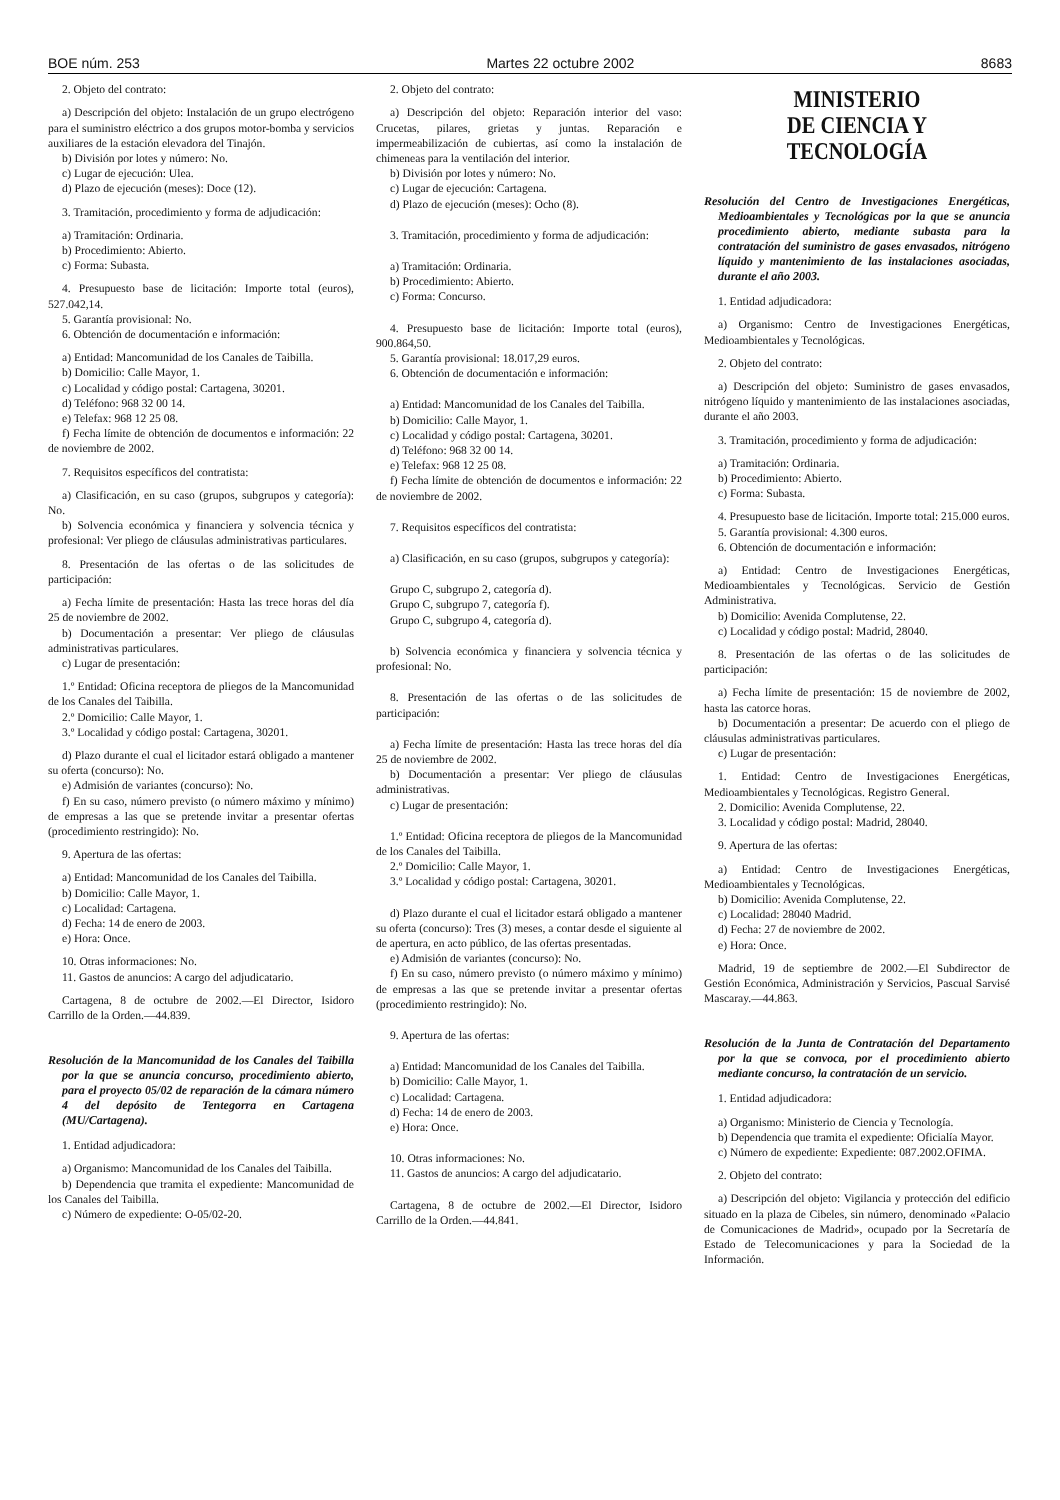BOE núm. 253 Martes 22 octubre 2002 8683
2. Objeto del contrato:
a) Descripción del objeto: Instalación de un grupo electrógeno para el suministro eléctrico a dos grupos motor-bomba y servicios auxiliares de la estación elevadora del Tinajón.
b) División por lotes y número: No.
c) Lugar de ejecución: Ulea.
d) Plazo de ejecución (meses): Doce (12).
3. Tramitación, procedimiento y forma de adjudicación:
a) Tramitación: Ordinaria.
b) Procedimiento: Abierto.
c) Forma: Subasta.
4. Presupuesto base de licitación: Importe total (euros), 527.042,14.
5. Garantía provisional: No.
6. Obtención de documentación e información:
a) Entidad: Mancomunidad de los Canales de Taibilla.
b) Domicilio: Calle Mayor, 1.
c) Localidad y código postal: Cartagena, 30201.
d) Teléfono: 968 32 00 14.
e) Telefax: 968 12 25 08.
f) Fecha límite de obtención de documentos e información: 22 de noviembre de 2002.
7. Requisitos específicos del contratista:
a) Clasificación, en su caso (grupos, subgrupos y categoría): No.
b) Solvencia económica y financiera y solvencia técnica y profesional: Ver pliego de cláusulas administrativas particulares.
8. Presentación de las ofertas o de las solicitudes de participación:
a) Fecha límite de presentación: Hasta las trece horas del día 25 de noviembre de 2002.
b) Documentación a presentar: Ver pliego de cláusulas administrativas particulares.
c) Lugar de presentación:
1.º Entidad: Oficina receptora de pliegos de la Mancomunidad de los Canales del Taibilla.
2.º Domicilio: Calle Mayor, 1.
3.º Localidad y código postal: Cartagena, 30201.
d) Plazo durante el cual el licitador estará obligado a mantener su oferta (concurso): No.
e) Admisión de variantes (concurso): No.
f) En su caso, número previsto (o número máximo y mínimo) de empresas a las que se pretende invitar a presentar ofertas (procedimiento restringido): No.
9. Apertura de las ofertas:
a) Entidad: Mancomunidad de los Canales del Taibilla.
b) Domicilio: Calle Mayor, 1.
c) Localidad: Cartagena.
d) Fecha: 14 de enero de 2003.
e) Hora: Once.
10. Otras informaciones: No.
11. Gastos de anuncios: A cargo del adjudicatario.
Cartagena, 8 de octubre de 2002.—El Director, Isidoro Carrillo de la Orden.—44.839.
Resolución de la Mancomunidad de los Canales del Taibilla por la que se anuncia concurso, procedimiento abierto, para el proyecto 05/02 de reparación de la cámara número 4 del depósito de Tentegorra en Cartagena (MU/Cartagena).
1. Entidad adjudicadora:
a) Organismo: Mancomunidad de los Canales del Taibilla.
b) Dependencia que tramita el expediente: Mancomunidad de los Canales del Taibilla.
c) Número de expediente: O-05/02-20.
2. Objeto del contrato:
a) Descripción del objeto: Reparación interior del vaso: Crucetas, pilares, grietas y juntas. Reparación e impermeabilización de cubiertas, así como la instalación de chimeneas para la ventilación del interior.
b) División por lotes y número: No.
c) Lugar de ejecución: Cartagena.
d) Plazo de ejecución (meses): Ocho (8).
3. Tramitación, procedimiento y forma de adjudicación:
a) Tramitación: Ordinaria.
b) Procedimiento: Abierto.
c) Forma: Concurso.
4. Presupuesto base de licitación: Importe total (euros), 900.864,50.
5. Garantía provisional: 18.017,29 euros.
6. Obtención de documentación e información:
a) Entidad: Mancomunidad de los Canales del Taibilla.
b) Domicilio: Calle Mayor, 1.
c) Localidad y código postal: Cartagena, 30201.
d) Teléfono: 968 32 00 14.
e) Telefax: 968 12 25 08.
f) Fecha límite de obtención de documentos e información: 22 de noviembre de 2002.
7. Requisitos específicos del contratista:
a) Clasificación, en su caso (grupos, subgrupos y categoría):
Grupo C, subgrupo 2, categoría d).
Grupo C, subgrupo 7, categoría f).
Grupo C, subgrupo 4, categoría d).
b) Solvencia económica y financiera y solvencia técnica y profesional: No.
8. Presentación de las ofertas o de las solicitudes de participación:
a) Fecha límite de presentación: Hasta las trece horas del día 25 de noviembre de 2002.
b) Documentación a presentar: Ver pliego de cláusulas administrativas.
c) Lugar de presentación:
1.º Entidad: Oficina receptora de pliegos de la Mancomunidad de los Canales del Taibilla.
2.º Domicilio: Calle Mayor, 1.
3.º Localidad y código postal: Cartagena, 30201.
d) Plazo durante el cual el licitador estará obligado a mantener su oferta (concurso): Tres (3) meses, a contar desde el siguiente al de apertura, en acto público, de las ofertas presentadas.
e) Admisión de variantes (concurso): No.
f) En su caso, número previsto (o número máximo y mínimo) de empresas a las que se pretende invitar a presentar ofertas (procedimiento restringido): No.
9. Apertura de las ofertas:
a) Entidad: Mancomunidad de los Canales del Taibilla.
b) Domicilio: Calle Mayor, 1.
c) Localidad: Cartagena.
d) Fecha: 14 de enero de 2003.
e) Hora: Once.
10. Otras informaciones: No.
11. Gastos de anuncios: A cargo del adjudicatario.
Cartagena, 8 de octubre de 2002.—El Director, Isidoro Carrillo de la Orden.—44.841.
MINISTERIO
DE CIENCIA Y TECNOLOGÍA
Resolución del Centro de Investigaciones Energéticas, Medioambientales y Tecnológicas por la que se anuncia procedimiento abierto, mediante subasta para la contratación del suministro de gases envasados, nitrógeno líquido y mantenimiento de las instalaciones asociadas, durante el año 2003.
1. Entidad adjudicadora:
a) Organismo: Centro de Investigaciones Energéticas, Medioambientales y Tecnológicas.
2. Objeto del contrato:
a) Descripción del objeto: Suministro de gases envasados, nitrógeno líquido y mantenimiento de las instalaciones asociadas, durante el año 2003.
3. Tramitación, procedimiento y forma de adjudicación:
a) Tramitación: Ordinaria.
b) Procedimiento: Abierto.
c) Forma: Subasta.
4. Presupuesto base de licitación. Importe total: 215.000 euros.
5. Garantía provisional: 4.300 euros.
6. Obtención de documentación e información:
a) Entidad: Centro de Investigaciones Energéticas, Medioambientales y Tecnológicas. Servicio de Gestión Administrativa.
b) Domicilio: Avenida Complutense, 22.
c) Localidad y código postal: Madrid, 28040.
8. Presentación de las ofertas o de las solicitudes de participación:
a) Fecha límite de presentación: 15 de noviembre de 2002, hasta las catorce horas.
b) Documentación a presentar: De acuerdo con el pliego de cláusulas administrativas particulares.
c) Lugar de presentación:
1. Entidad: Centro de Investigaciones Energéticas, Medioambientales y Tecnológicas. Registro General.
2. Domicilio: Avenida Complutense, 22.
3. Localidad y código postal: Madrid, 28040.
9. Apertura de las ofertas:
a) Entidad: Centro de Investigaciones Energéticas, Medioambientales y Tecnológicas.
b) Domicilio: Avenida Complutense, 22.
c) Localidad: 28040 Madrid.
d) Fecha: 27 de noviembre de 2002.
e) Hora: Once.
Madrid, 19 de septiembre de 2002.—El Subdirector de Gestión Económica, Administración y Servicios, Pascual Sarvisé Mascaray.—44.863.
Resolución de la Junta de Contratación del Departamento por la que se convoca, por el procedimiento abierto mediante concurso, la contratación de un servicio.
1. Entidad adjudicadora:
a) Organismo: Ministerio de Ciencia y Tecnología.
b) Dependencia que tramita el expediente: Oficialía Mayor.
c) Número de expediente: Expediente: 087.2002.OFIMA.
2. Objeto del contrato:
a) Descripción del objeto: Vigilancia y protección del edificio situado en la plaza de Cibeles, sin número, denominado «Palacio de Comunicaciones de Madrid», ocupado por la Secretaría de Estado de Telecomunicaciones y para la Sociedad de la Información.